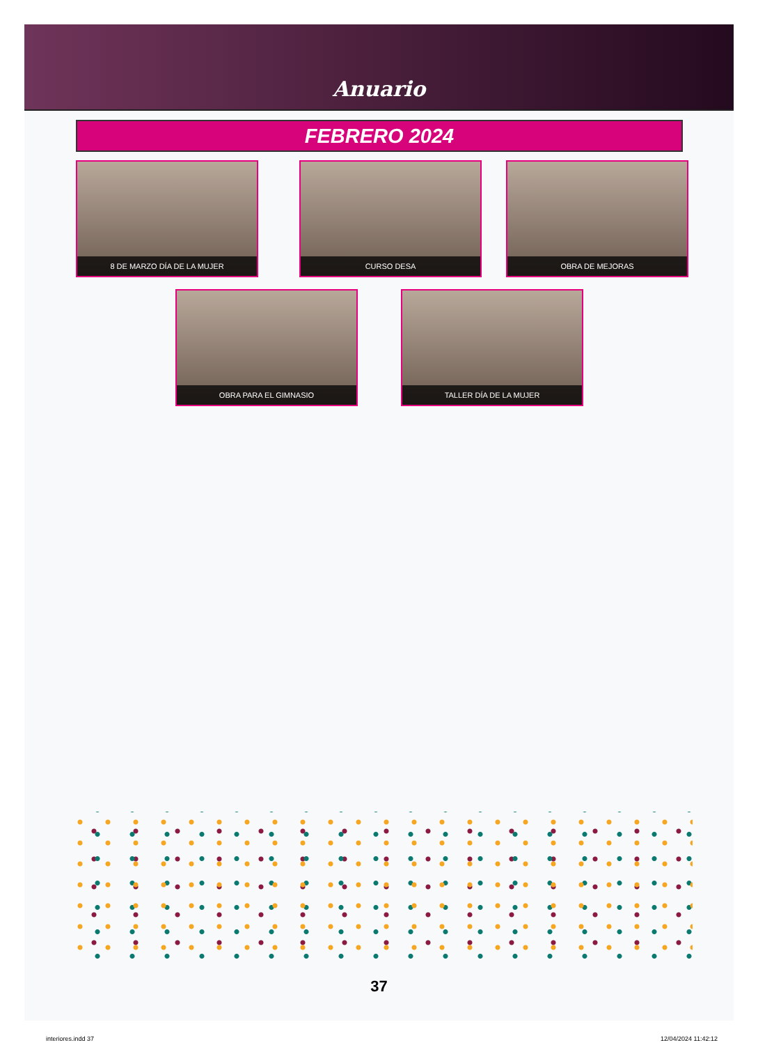Anuario
FEBRERO 2024
8 DE MARZO DÍA DE LA MUJER CURSO DESA OBRA DE MEJORAS
OBRA PARA EL GIMNASIO TALLER DÍA DE LA MUJER
37
interiores.indd 37 12/04/2024 11:42:12